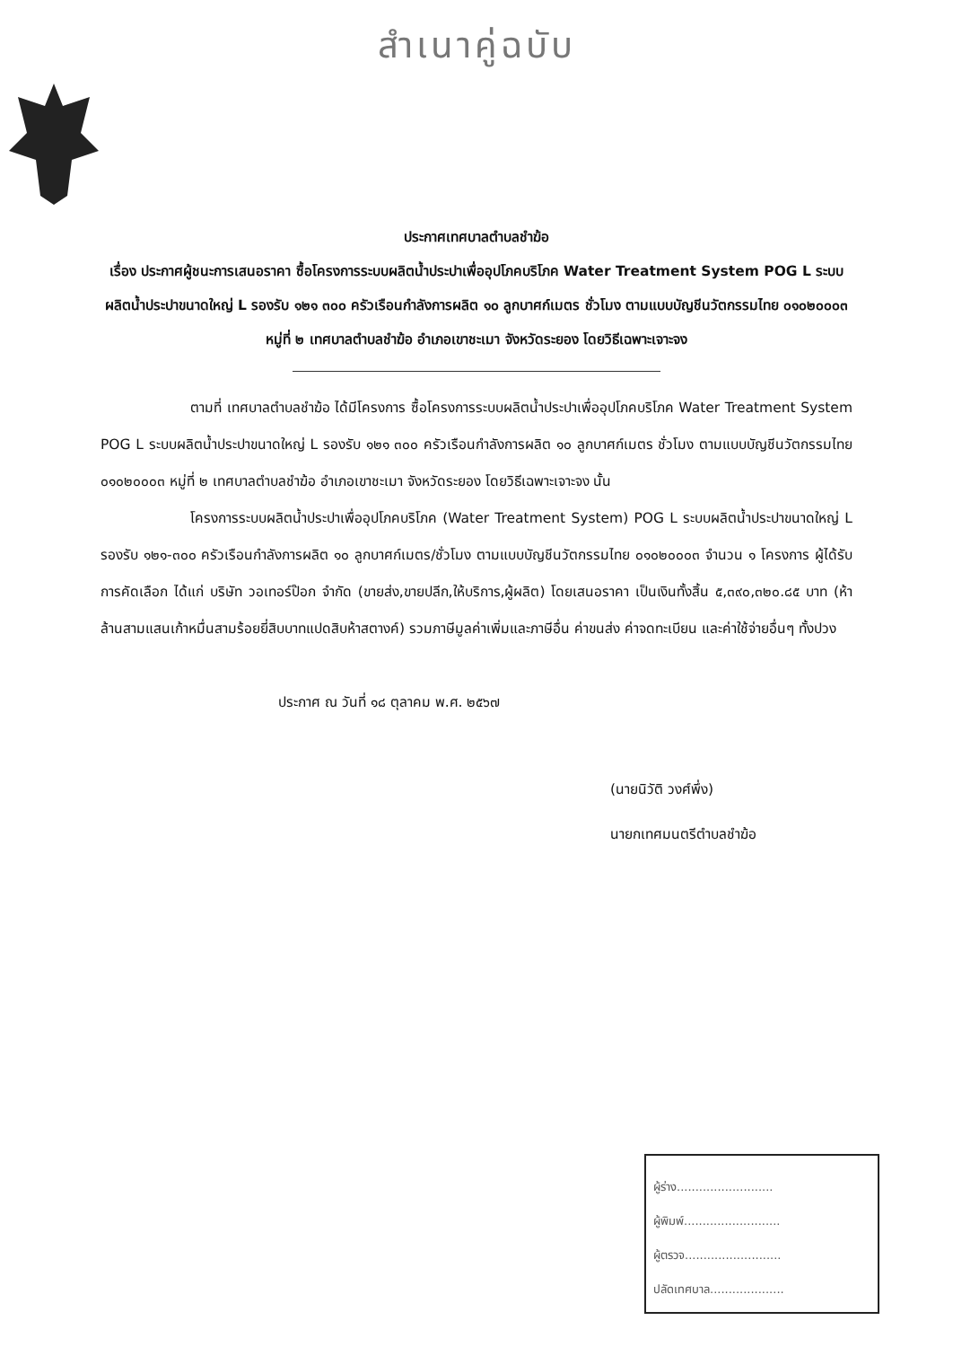สำเนาคู่ฉบับ
ประกาศเทศบาลตำบลชำฆ้อ
เรื่อง ประกาศผู้ชนะการเสนอราคา ซื้อโครงการระบบผลิตน้ำประปาเพื่ออุปโภคบริโภค Water Treatment System POG L ระบบผลิตน้ำประปาขนาดใหญ่ L รองรับ ๑๒๑ ๓๐๐ ครัวเรือนกำลังการผลิต ๑๐ ลูกบาศก์เมตร ชั่วโมง ตามแบบบัญชีนวัตกรรมไทย ๐๑๐๒๐๐๐๓ หมู่ที่ ๒ เทศบาลตำบลชำฆ้อ อำเภอเขาชะเมา จังหวัดระยอง โดยวิธีเฉพาะเจาะจง
ตามที่ เทศบาลตำบลชำฆ้อ ได้มีโครงการ ซื้อโครงการระบบผลิตน้ำประปาเพื่ออุปโภคบริโภค Water Treatment System POG L ระบบผลิตน้ำประปาขนาดใหญ่ L รองรับ ๑๒๑ ๓๐๐ ครัวเรือนกำลังการผลิต ๑๐ ลูกบาศก์เมตร ชั่วโมง ตามแบบบัญชีนวัตกรรมไทย ๐๑๐๒๐๐๐๓ หมู่ที่ ๒ เทศบาลตำบลชำฆ้อ อำเภอเขาชะเมา จังหวัดระยอง โดยวิธีเฉพาะเจาะจง นั้น
โครงการระบบผลิตน้ำประปาเพื่ออุปโภคบริโภค (Water Treatment System) POG L ระบบผลิตน้ำประปาขนาดใหญ่ L รองรับ ๑๒๑-๓๐๐ ครัวเรือนกำลังการผลิต ๑๐ ลูกบาศก์เมตร/ชั่วโมง ตามแบบบัญชีนวัตกรรมไทย ๐๑๐๒๐๐๐๓ จำนวน ๑ โครงการ ผู้ได้รับการคัดเลือก ได้แก่ บริษัท วอเทอร์ป๊อก จำกัด (ขายส่ง,ขายปลีก,ให้บริการ,ผู้ผลิต) โดยเสนอราคา เป็นเงินทั้งสิ้น ๕,๓๙๐,๓๒๐.๘๕ บาท (ห้าล้านสามแสนเก้าหมื่นสามร้อยยี่สิบบาทแปดสิบห้าสตางค์) รวมภาษีมูลค่าเพิ่มและภาษีอื่น ค่าขนส่ง ค่าจดทะเบียน และค่าใช้จ่ายอื่นๆ ทั้งปวง
ประกาศ ณ วันที่ ๑๘ ตุลาคม พ.ศ. ๒๕๖๗
(นายนิวัติ วงศ์พึ่ง)
นายกเทศมนตรีตำบลชำฆ้อ
ผู้ร่าง..........................
ผู้พิมพ์..........................
ผู้ตรวจ..........................
ปลัดเทศบาล....................